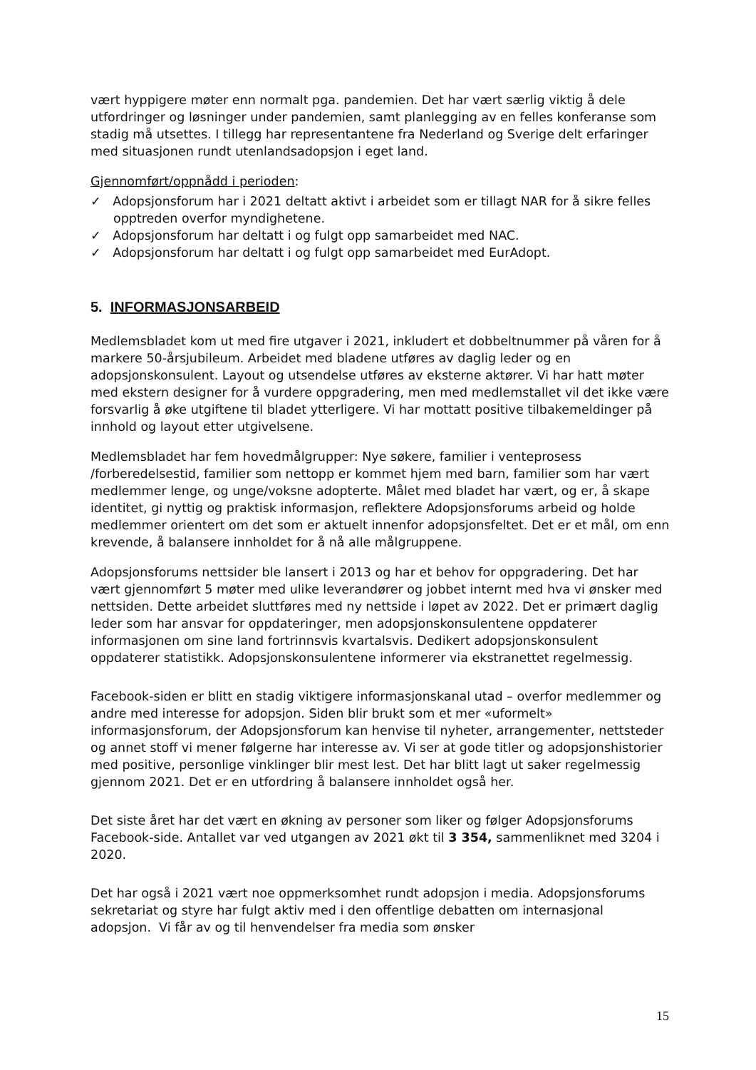vært hyppigere møter enn normalt pga. pandemien. Det har vært særlig viktig å dele utfordringer og løsninger under pandemien, samt planlegging av en felles konferanse som stadig må utsettes. I tillegg har representantene fra Nederland og Sverige delt erfaringer med situasjonen rundt utenlandsadopsjon i eget land.
Gjennomført/oppnådd i perioden:
✓ Adopsjonsforum har i 2021 deltatt aktivt i arbeidet som er tillagt NAR for å sikre felles opptreden overfor myndighetene.
✓ Adopsjonsforum har deltatt i og fulgt opp samarbeidet med NAC.
✓ Adopsjonsforum har deltatt i og fulgt opp samarbeidet med EurAdopt.
5. INFORMASJONSARBEID
Medlemsbladet kom ut med fire utgaver i 2021, inkludert et dobbeltnummer på våren for å markere 50-årsjubileum. Arbeidet med bladene utføres av daglig leder og en adopsjonskonsulent. Layout og utsendelse utføres av eksterne aktører. Vi har hatt møter med ekstern designer for å vurdere oppgradering, men med medlemstallet vil det ikke være forsvarlig å øke utgiftene til bladet ytterligere. Vi har mottatt positive tilbakemeldinger på innhold og layout etter utgivelsene.
Medlemsbladet har fem hovedmålgrupper: Nye søkere, familier i venteprosess /forberedelsestid, familier som nettopp er kommet hjem med barn, familier som har vært medlemmer lenge, og unge/voksne adopterte. Målet med bladet har vært, og er, å skape identitet, gi nyttig og praktisk informasjon, reflektere Adopsjonsforums arbeid og holde medlemmer orientert om det som er aktuelt innenfor adopsjonsfeltet. Det er et mål, om enn krevende, å balansere innholdet for å nå alle målgruppene.
Adopsjonsforums nettsider ble lansert i 2013 og har et behov for oppgradering. Det har vært gjennomført 5 møter med ulike leverandører og jobbet internt med hva vi ønsker med nettsiden. Dette arbeidet sluttføres med ny nettside i løpet av 2022. Det er primært daglig leder som har ansvar for oppdateringer, men adopsjonskonsulentene oppdaterer informasjonen om sine land fortrinnsvis kvartalsvis. Dedikert adopsjonskonsulent oppdaterer statistikk. Adopsjonskonsulentene informerer via ekstranettet regelmessig.
Facebook-siden er blitt en stadig viktigere informasjonskanal utad – overfor medlemmer og andre med interesse for adopsjon. Siden blir brukt som et mer «uformelt» informasjonsforum, der Adopsjonsforum kan henvise til nyheter, arrangementer, nettsteder og annet stoff vi mener følgerne har interesse av. Vi ser at gode titler og adopsjonshistorier med positive, personlige vinklinger blir mest lest. Det har blitt lagt ut saker regelmessig gjennom 2021. Det er en utfordring å balansere innholdet også her.
Det siste året har det vært en økning av personer som liker og følger Adopsjonsforums Facebook-side. Antallet var ved utgangen av 2021 økt til 3 354, sammenliknet med 3204 i 2020.
Det har også i 2021 vært noe oppmerksomhet rundt adopsjon i media. Adopsjonsforums sekretariat og styre har fulgt aktiv med i den offentlige debatten om internasjonal adopsjon. Vi får av og til henvendelser fra media som ønsker
15